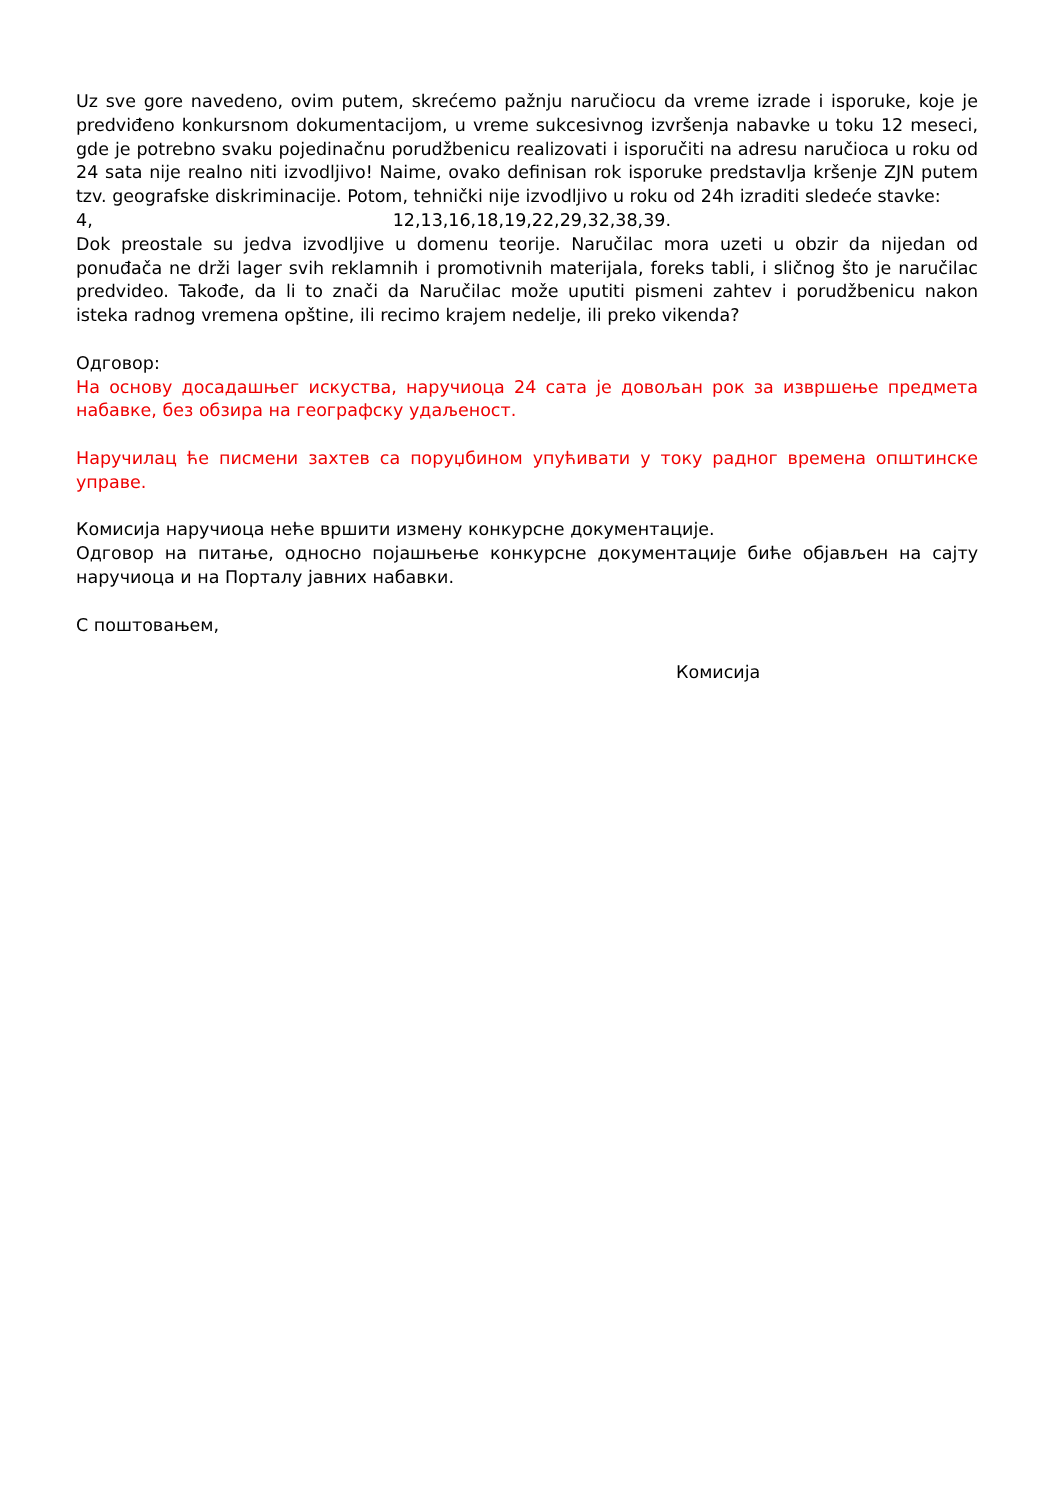Uz sve gore navedeno, ovim putem, skrećemo pažnju naručiocu da vreme izrade i isporuke, koje je predviđeno konkursnom dokumentacijom, u vreme sukcesivnog izvršenja nabavke u toku 12 meseci, gde je potrebno svaku pojedinačnu porudžbenicu realizovati i isporučiti na adresu naručioca u roku od 24 sata nije realno niti izvodljivo! Naime, ovako definisan rok isporuke predstavlja kršenje ZJN putem tzv. geografske diskriminacije. Potom, tehnički nije izvodljivo u roku od 24h izraditi sledeće stavke:
4, 12,13,16,18,19,22,29,32,38,39.
Dok preostale su jedva izvodljive u domenu teorije. Naručilac mora uzeti u obzir da nijedan od ponuđača ne drži lager svih reklamnih i promotivnih materijala, foreks tabli, i sličnog što je naručilac predvideo. Takođe, da li to znači da Naručilac može uputiti pismeni zahtev i porudžbenicu nakon isteka radnog vremena opštine, ili recimo krajem nedelje, ili preko vikenda?
Одговор:
На основу досадашњег искуства, наручиоца 24 сата је довољан рок за извршење предмета набавке, без обзира на географску удаљеност.
Наручилац ће писмени захтев са поруџбином упућивати у току радног времена општинске управе.
Комисија наручиоца неће вршити измену конкурсне документације.
Одговор на питање, односно појашњење конкурсне документације биће објављен на сајту наручиоца и на Порталу јавних набавки.
С поштовањем,
Комисија